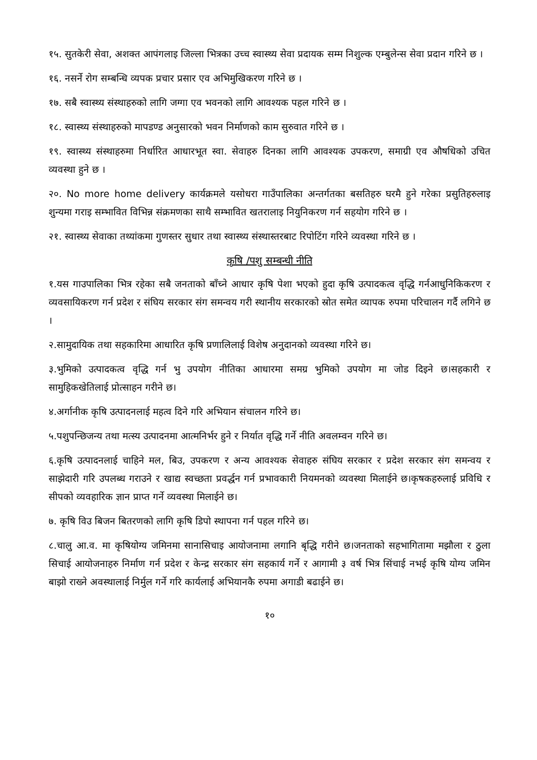१५. सुतकेरी सेवा, अशक्त आपंगलाइ जिल्ला भित्रका उच्च स्वास्थ्य सेवा प्रदायक सम्म निशुल्क एम्बुलेन्स सेवा प्रदान गरिने छ ।
१६. नसर्ने रोग सम्बन्धि व्यपक प्रचार प्रसार एव अभिमुखिकरण गरिने छ ।
१७. सबै स्वास्थ्य संस्थाहरुको लागि जग्गा एव भवनको लागि आवश्यक पहल गरिने छ ।
१८. स्वास्थ्य संस्थाहरुको मापडण्ड अनुसारको भवन निर्माणको काम सुरुवात गरिने छ ।
१९. स्वास्थ्य संस्थाहरुमा निर्धारित आधारभूत स्वा. सेवाहरु दिनका लागि आवश्यक उपकरण, समाग्री एव औषधिको उचित व्यवस्था हुने छ ।
२०. No more home delivery कार्यक्रमले यसोधरा गाउँपालिका अन्तर्गतका बसतिहरु घरमै हुने गरेका प्रसुतिहरुलाइ शुन्यमा गराइ सम्भावित विभिन्न संक्रमणका साथै सम्भावित खतरालाइ नियुनिकरण गर्न सहयोग गरिने छ ।
२१. स्वास्थ्य सेवाका तथ्यांकमा गुणस्तर सुधार तथा स्वास्थ्य संस्थास्तरबाट रिपोटिंग गरिने व्यवस्था गरिने छ ।
कृषि /पशु सम्बन्धी नीति
१.यस गाउपालिका भित्र रहेका सबै जनताको बाँच्ने आधार कृषि पेशा भएको हुदा कृषि उत्पादकत्व वृद्धि गर्नआधुनिकिकरण र व्यवसायिकरण गर्न प्रदेश र संघिय सरकार संग समन्वय गरी स्थानीय सरकारको स्रोत समेत व्यापक रुपमा परिचालन गर्दै लगिने छ ।
२.सामुदायिक तथा सहकारिमा आधारित कृषि प्रणालिलाई विशेष अनुदानको व्यवस्था गरिने छ।
३.भुमिको उत्पादकत्व वृद्धि गर्न भु उपयोग नीतिका आधारमा समग्र भुमिको उपयोग मा जोड दिइने छ।सहकारी र सामुहिकखेतिलाई प्रोत्साहन गरीने छ।
४.अर्गानीक कृषि उत्पादनलाई महत्व दिने गरि अभियान संचालन गरिने छ।
५.पशुपन्छिजन्य तथा मत्स्य उत्पादनमा आत्मनिर्भर हुने र निर्यात वृद्धि गर्ने नीति अवलम्वन गरिने छ।
६.कृषि उत्पादनलाई चाहिने मल, बिउ, उपकरण र अन्य आवश्यक सेवाहरु संघिय सरकार र प्रदेश सरकार संग समन्वय र साझेदारी गरि उपलब्ध गराउने र खाद्य स्वच्छता प्रवर्द्धन गर्न प्रभावकारी नियमनको व्यवस्था मिलाईने छ।कृषकहरुलाई प्रविधि र सीपको व्यवहारिक ज्ञान प्राप्त गर्ने व्यवस्था मिलाईने छ।
७. कृषि विउ बिजन बितरणको लागि कृषि डिपो स्थापना गर्न पहल गरिने छ।
८.चालु आ.व. मा कृषियोग्य जमिनमा सानासिचाइ आयोजनामा लगानि बृद्धि गरीने छ।जनताको सहभागितामा मझौला र ठुला सिचाई आयोजनाहरु निर्माण गर्न प्रदेश र केन्द्र सरकार संग सहकार्य गर्ने र आगामी ३ वर्ष भित्र सिंचाई नभई कृषि योग्य जमिन बाझो राख्ने अवस्थालाई निर्मुल गर्ने गरि कार्यलाई अभियानकै रुपमा अगाडी बढाईने छ।
१०